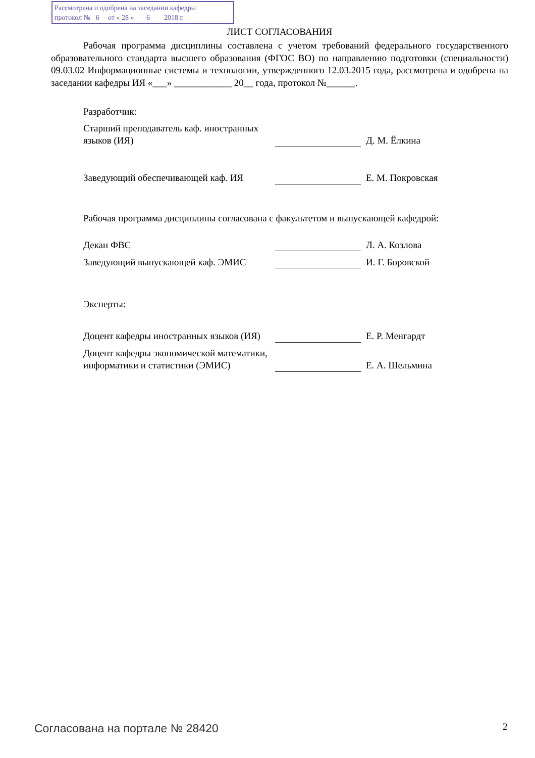Рассмотрена и одобрена на заседании кафедры
протокол № 6 от « 28 » 6 2018 г.
ЛИСТ СОГЛАСОВАНИЯ
Рабочая программа дисциплины составлена с учетом требований федерального государственного образовательного стандарта высшего образования (ФГОС ВО) по направлению подготовки (специальности) 09.03.02 Информационные системы и технологии, утвержденного 12.03.2015 года, рассмотрена и одобрена на заседании кафедры ИЯ «___» ____________ 20__ года, протокол №______.
Разработчик:
| Старший преподаватель каф. иностранных языков (ИЯ) | | Д. М. Ёлкина |
| Заведующий обеспечивающей каф. ИЯ | | Е. М. Покровская |
Рабочая программа дисциплины согласована с факультетом и выпускающей кафедрой:
| Декан ФВС | | Л. А. Козлова |
| Заведующий выпускающей каф. ЭМИС | | И. Г. Боровской |
Эксперты:
| Доцент кафедры иностранных языков (ИЯ) | | Е. Р. Менгардт |
| Доцент кафедры экономической математики, информатики и статистики (ЭМИС) | | Е. А. Шельмина |
Согласована на портале № 28420 2